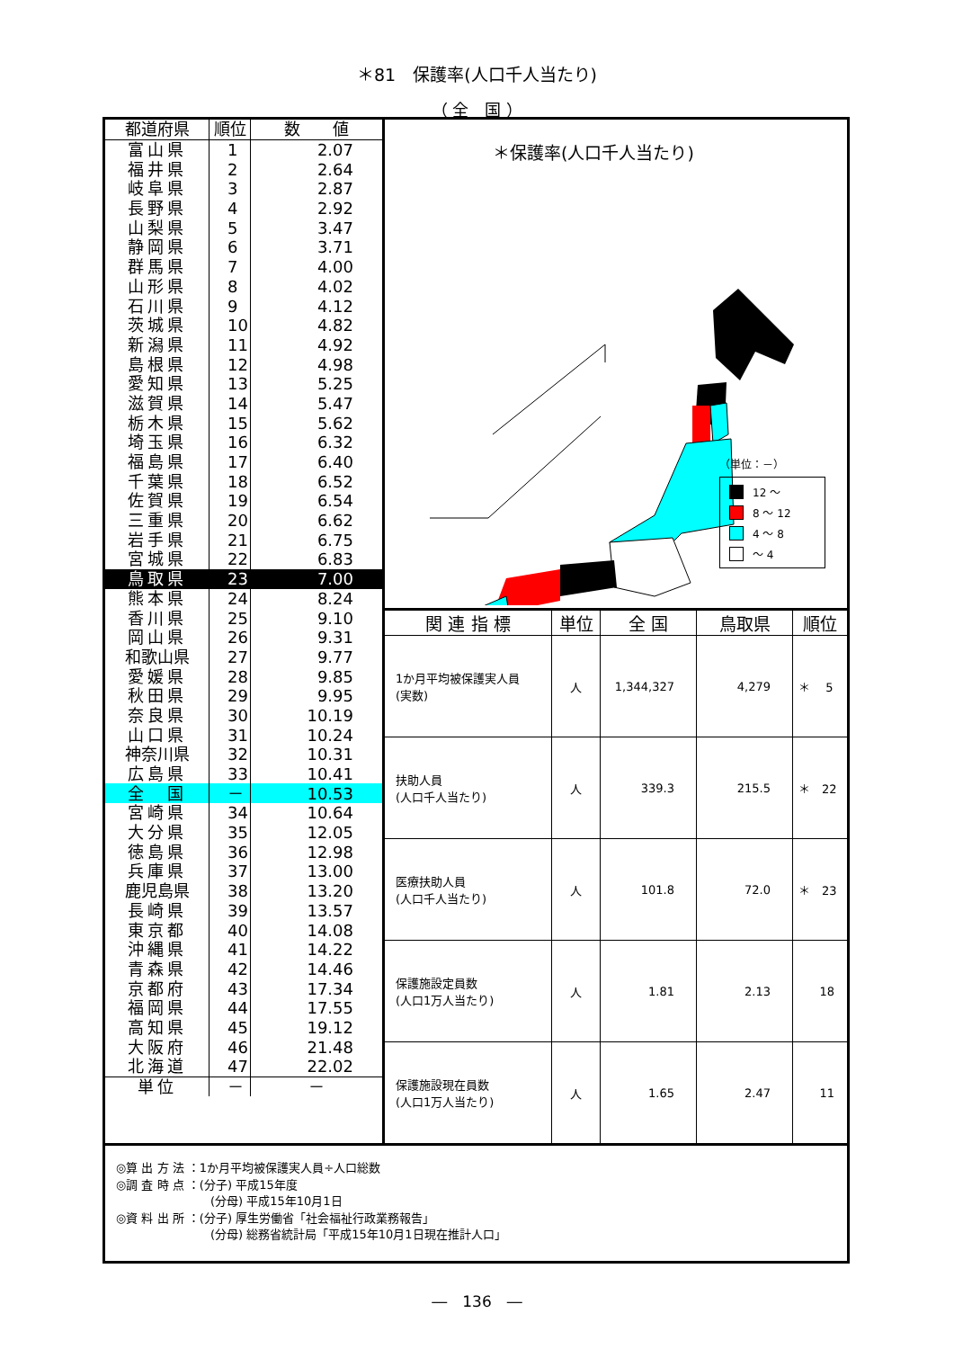＊81　保護率(人口千人当たり)
（ 全　国 ）
| 都道府県 | 順位 | 数 値 |
| --- | --- | --- |
| 富山県 | 1 | 2.07 |
| 福井県 | 2 | 2.64 |
| 岐阜県 | 3 | 2.87 |
| 長野県 | 4 | 2.92 |
| 山梨県 | 5 | 3.47 |
| 静岡県 | 6 | 3.71 |
| 群馬県 | 7 | 4.00 |
| 山形県 | 8 | 4.02 |
| 石川県 | 9 | 4.12 |
| 茨城県 | 10 | 4.82 |
| 新潟県 | 11 | 4.92 |
| 島根県 | 12 | 4.98 |
| 愛知県 | 13 | 5.25 |
| 滋賀県 | 14 | 5.47 |
| 栃木県 | 15 | 5.62 |
| 埼玉県 | 16 | 6.32 |
| 福島県 | 17 | 6.40 |
| 千葉県 | 18 | 6.52 |
| 佐賀県 | 19 | 6.54 |
| 三重県 | 20 | 6.62 |
| 岩手県 | 21 | 6.75 |
| 宮城県 | 22 | 6.83 |
| 鳥取県 | 23 | 7.00 |
| 熊本県 | 24 | 8.24 |
| 香川県 | 25 | 9.10 |
| 岡山県 | 26 | 9.31 |
| 和歌山県 | 27 | 9.77 |
| 愛媛県 | 28 | 9.85 |
| 秋田県 | 29 | 9.95 |
| 奈良県 | 30 | 10.19 |
| 山口県 | 31 | 10.24 |
| 神奈川県 | 32 | 10.31 |
| 広島県 | 33 | 10.41 |
| 全 国 | － | 10.53 |
| 宮崎県 | 34 | 10.64 |
| 大分県 | 35 | 12.05 |
| 徳島県 | 36 | 12.98 |
| 兵庫県 | 37 | 13.00 |
| 鹿児島県 | 38 | 13.20 |
| 長崎県 | 39 | 13.57 |
| 東京都 | 40 | 14.08 |
| 沖縄県 | 41 | 14.22 |
| 青森県 | 42 | 14.46 |
| 京都府 | 43 | 17.34 |
| 福岡県 | 44 | 17.55 |
| 高知県 | 45 | 19.12 |
| 大阪府 | 46 | 21.48 |
| 北海道 | 47 | 22.02 |
| 単位 | － | － |
＊保護率(人口千人当たり)
（単位：－）
12 ～
8 ～ 12
4 ～ 8
～ 4
| 関 連 指 標 | 単位 | 全 国 | 鳥取県 | 順位 |
| --- | --- | --- | --- | --- |
| 1か月平均被保護実人員 (実数) | 人 | 1,344,327 | 4,279 | ＊ 5 |
| 扶助人員 (人口千人当たり) | 人 | 339.3 | 215.5 | ＊ 22 |
| 医療扶助人員 (人口千人当たり) | 人 | 101.8 | 72.0 | ＊ 23 |
| 保護施設定員数 (人口1万人当たり) | 人 | 1.81 | 2.13 | 18 |
| 保護施設現在員数 (人口1万人当たり) | 人 | 1.65 | 2.47 | 11 |
◎算 出 方 法 ：1か月平均被保護実人員÷人口総数
◎調 査 時 点 ：(分子) 平成15年度
(分母) 平成15年10月1日
◎資 料 出 所 ：(分子) 厚生労働省「社会福祉行政業務報告」
(分母) 総務省統計局「平成15年10月1日現在推計人口」
―　136　―